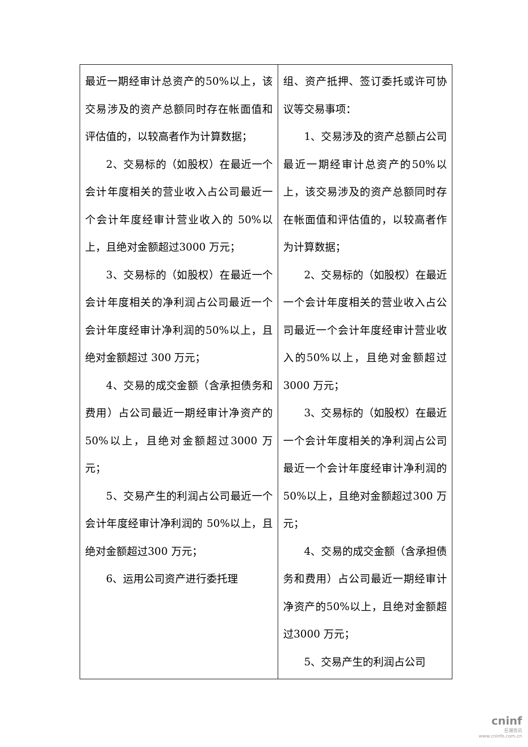| 最近一期经审计总资产的50%以上，该交易涉及的资产总额同时存在帐面值和评估值的，以较高者作为计算数据； 2、交易标的（如股权）在最近一个会计年度相关的营业收入占公司最近一个会计年度经审计营业收入的 50%以上，且绝对金额超过3000 万元； 3、交易标的（如股权）在最近一个会计年度相关的净利润占公司最近一个会计年度经审计净利润的50%以上，且绝对金额超过 300 万元； 4、交易的成交金额（含承担债务和费用）占公司最近一期经审计净资产的 50%以上，且绝对金额超过3000 万元； 5、交易产生的利润占公司最近一个会计年度经审计净利润的 50%以上，且绝对金额超过300 万元； 6、运用公司资产进行委托理 | 组、资产抵押、签订委托或许可协议等交易事项： 1、交易涉及的资产总额占公司最近一期经审计总资产的50%以上，该交易涉及的资产总额同时存在帐面值和评估值的，以较高者作为计算数据； 2、交易标的（如股权）在最近一个会计年度相关的营业收入占公司最近一个会计年度经审计营业收入的50%以上，且绝对金额超过3000 万元； 3、交易标的（如股权）在最近一个会计年度相关的净利润占公司最近一个会计年度经审计净利润的50%以上，且绝对金额超过300 万元； 4、交易的成交金额（含承担债务和费用）占公司最近一期经审计净资产的50%以上，且绝对金额超过3000 万元； 5、交易产生的利润占公司 |
cninf
巨潮资讯
www.cninfo.com.cn